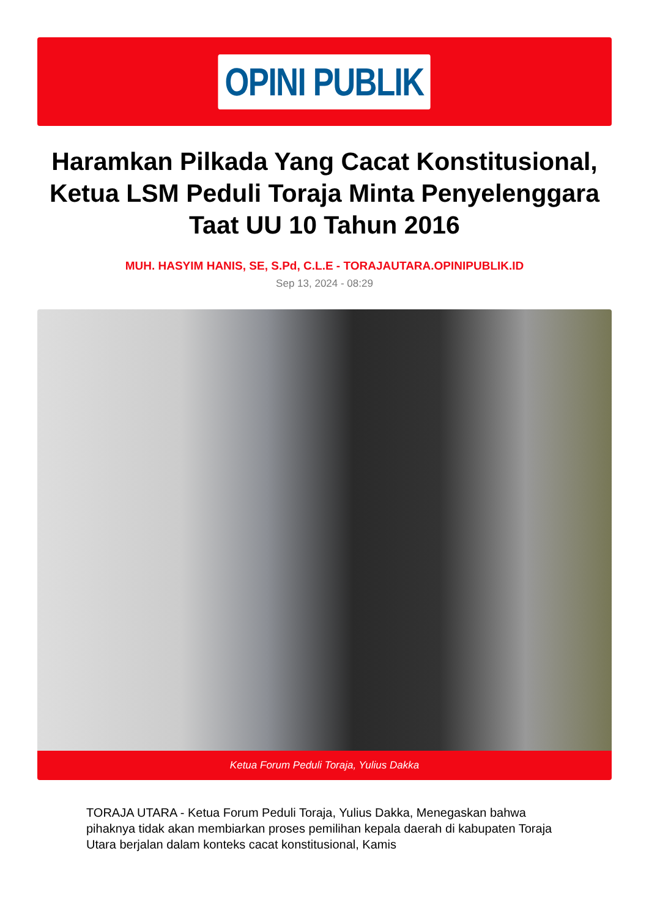OPINI PUBLIK
Haramkan Pilkada Yang Cacat Konstitusional, Ketua LSM Peduli Toraja Minta Penyelenggara Taat UU 10 Tahun 2016
MUH. HASYIM HANIS, SE, S.Pd, C.L.E - TORAJAUTARA.OPINIPUBLIK.ID
Sep 13, 2024 - 08:29
Ketua Forum Peduli Toraja, Yulius Dakka
TORAJA UTARA - Ketua Forum Peduli Toraja, Yulius Dakka, Menegaskan bahwa pihaknya tidak akan membiarkan proses pemilihan kepala daerah di kabupaten Toraja Utara berjalan dalam konteks cacat konstitusional, Kamis